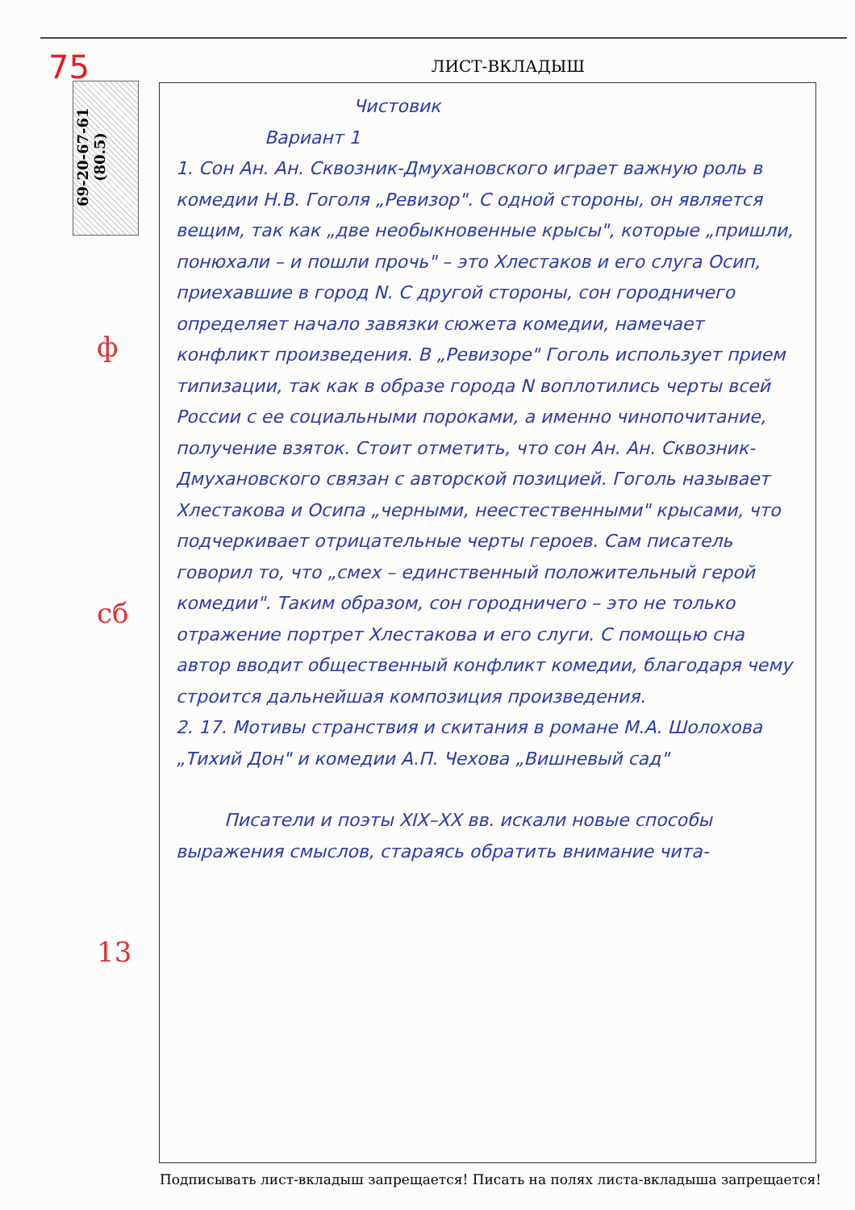75
69-20-67-61 (80.5)
ЛИСТ-ВКЛАДЫШ
Чистовик
Вариант 1
1. Сон Ан. Ан. Сквозник-Дмухановского играет важную роль в комедии Н.В. Гоголя „Ревизор". С одной стороны, он является вещим, так как „две необыкновенные крысы", которые „пришли, понюхали – и пошли прочь" – это Хлестаков и его слуга Осип, приехавшие в город N. С другой стороны, сон городничего определяет начало завязки сюжета комедии, намечает конфликт произведения. В „Ревизоре" Гоголь использует прием типизации, так как в образе города N воплотились черты всей России с ее социальными пороками, а именно чинопочитание, получение взяток. Стоит отметить, что сон Ан. Ан. Сквозник-Дмухановского связан с авторской позицией. Гоголь называет Хлестакова и Осипа „черными, неестественными" крысами, что подчеркивает отрицательные черты героев. Сам писатель говорил то, что „смех – единственный положительный герой комедии". Таким образом, сон городничего – это не только отражение портрет Хлестакова и его слуги. С помощью сна автор вводит общественный конфликт комедии, благодаря чему строится дальнейшая композиция произведения.
2. 17. Мотивы странствия и скитания в романе М.А. Шолохова „Тихий Дон" и комедии А.П. Чехова „Вишневый сад"
Писатели и поэты XIX–XX вв. искали новые способы выражения смыслов, стараясь обратить внимание чита-
ф
сб
13
Подписывать лист-вкладыш запрещается! Писать на полях листа-вкладыша запрещается!